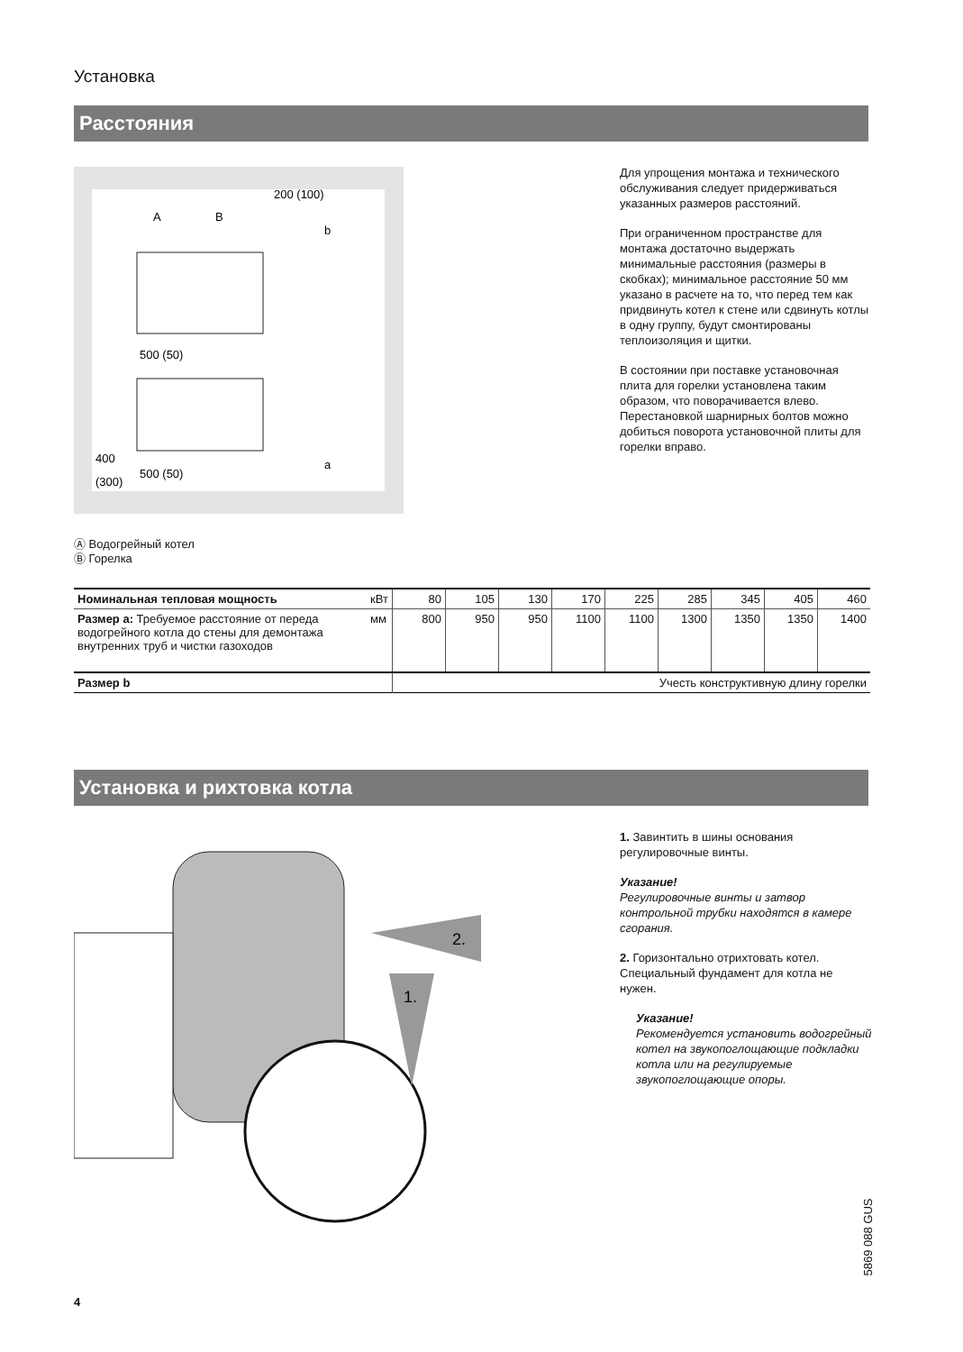Установка
Расстояния
200 (100)
b
500 (50)
500 (50)
400
(300)
a
A
B
Для упрощения монтажа и технического обслуживания следует придерживаться указанных размеров расстояний.
При ограниченном пространстве для монтажа достаточно выдержать минимальные расстояния (размеры в скобках); минимальное расстояние 50 мм указано в расчете на то, что перед тем как придвинуть котел к стене или сдвинуть котлы в одну группу, будут смонтированы теплоизоляция и щитки.
В состоянии при поставке установочная плита для горелки установлена таким образом, что поворачивается влево. Перестановкой шарнирных болтов можно добиться поворота установочной плиты для горелки вправо.
Ⓐ Водогрейный котел
Ⓑ Горелка
| Номинальная тепловая мощность | кВт | 80 | 105 | 130 | 170 | 225 | 285 | 345 | 405 | 460 |
| Размер a: Требуемое расстояние от переда водогрейного котла до стены для демонтажа внутренних труб и чистки газоходов | мм | 800 | 950 | 950 | 1100 | 1100 | 1300 | 1350 | 1350 | 1400 |
| Размер b | | Учесть конструктивную длину горелки | | | | | | | | |
Установка и рихтовка котла
2.
1.
1. Завинтить в шины основания регулировочные винты.
Указание!
Регулировочные винты и затвор контрольной трубки находятся в камере сгорания.
2. Горизонтально отрихтовать котел. Специальный фундамент для котла не нужен.
Указание!
Рекомендуется установить водогрейный котел на звукопоглощающие подкладки котла или на регулируемые звукопоглощающие опоры.
4
5869 088 GUS